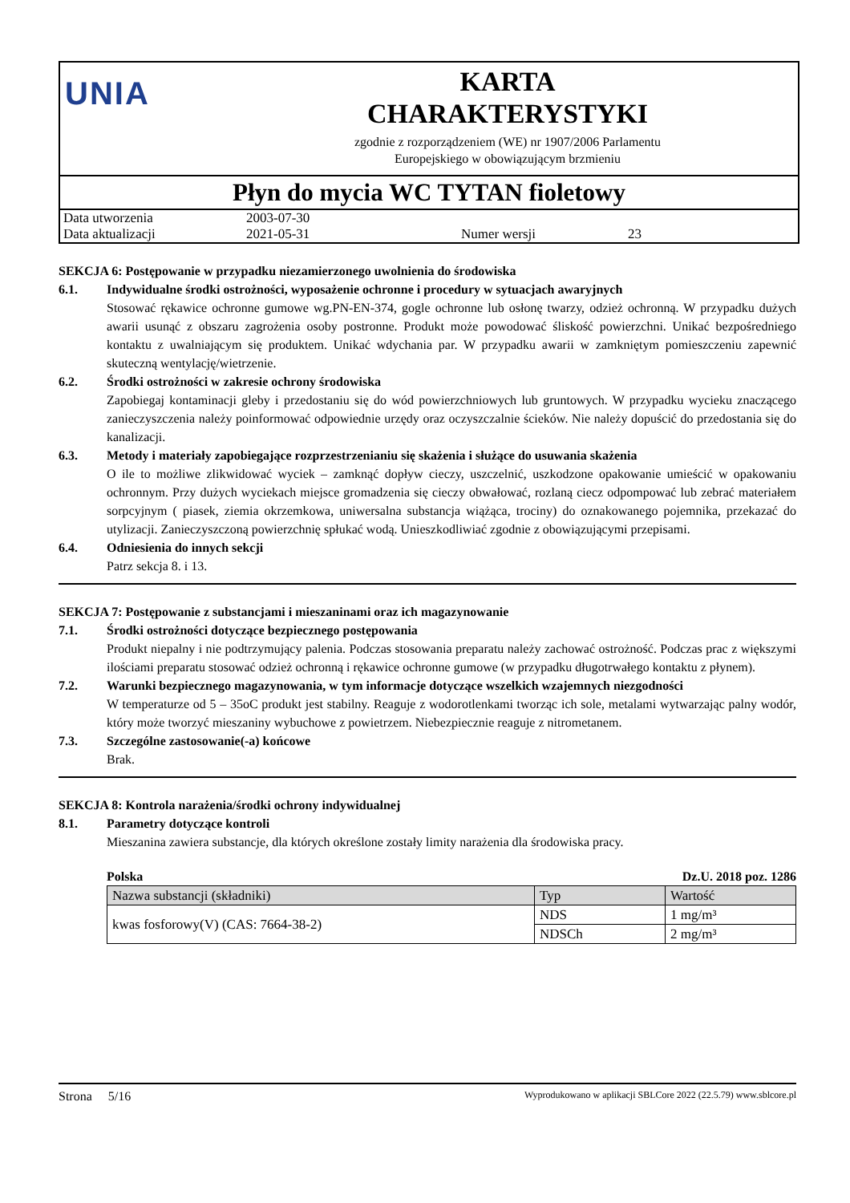UNIA
KARTA
CHARAKTERYSTYKI
zgodnie z rozporządzeniem (WE) nr 1907/2006 Parlamentu
Europejskiego w obowiązującym brzmieniu
Płyn do mycia WC TYTAN fioletowy
| Data utworzenia | 2003-07-30 | | |
| Data aktualizacji | 2021-05-31 | Numer wersji | 23 |
SEKCJA 6: Postępowanie w przypadku niezamierzonego uwolnienia do środowiska
6.1. Indywidualne środki ostrożności, wyposażenie ochronne i procedury w sytuacjach awaryjnych
Stosować rękawice ochronne gumowe wg.PN-EN-374, gogle ochronne lub osłonę twarzy, odzież ochronną. W przypadku dużych awarii usunąć z obszaru zagrożenia osoby postronne. Produkt może powodować śliskość powierzchni. Unikać bezpośredniego kontaktu z uwalniającym się produktem. Unikać wdychania par. W przypadku awarii w zamkniętym pomieszczeniu zapewnić skuteczną wentylację/wietrzenie.
6.2. Środki ostrożności w zakresie ochrony środowiska
Zapobiegaj kontaminacji gleby i przedostaniu się do wód powierzchniowych lub gruntowych. W przypadku wycieku znaczącego zanieczyszczenia należy poinformować odpowiednie urzędy oraz oczyszczalnie ścieków. Nie należy dopuścić do przedostania się do kanalizacji.
6.3. Metody i materiały zapobiegające rozprzestrzenianiu się skażenia i służące do usuwania skażenia
O ile to możliwe zlikwidować wyciek – zamknąć dopływ cieczy, uszczelnić, uszkodzone opakowanie umieścić w opakowaniu ochronnym. Przy dużych wyciekach miejsce gromadzenia się cieczy obwałować, rozlaną ciecz odpompować lub zebrać materiałem sorpcyjnym ( piasek, ziemia okrzemkowa, uniwersalna substancja wiążąca, trociny) do oznakowanego pojemnika, przekazać do utylizacji. Zanieczyszczoną powierzchnię spłukać wodą. Unieszkodliwiać zgodnie z obowiązującymi przepisami.
6.4. Odniesienia do innych sekcji
Patrz sekcja 8. i 13.
SEKCJA 7: Postępowanie z substancjami i mieszaninami oraz ich magazynowanie
7.1. Środki ostrożności dotyczące bezpiecznego postępowania
Produkt niepalny i nie podtrzymujący palenia. Podczas stosowania preparatu należy zachować ostrożność. Podczas prac z większymi ilościami preparatu stosować odzież ochronną i rękawice ochronne gumowe (w przypadku długotrwałego kontaktu z płynem).
7.2. Warunki bezpiecznego magazynowania, w tym informacje dotyczące wszelkich wzajemnych niezgodności
W temperaturze od 5 – 35oC produkt jest stabilny. Reaguje z wodorotlenkami tworząc ich sole, metalami wytwarzając palny wodór, który może tworzyć mieszaniny wybuchowe z powietrzem. Niebezpiecznie reaguje z nitrometanem.
7.3. Szczególne zastosowanie(-a) końcowe
Brak.
SEKCJA 8: Kontrola narażenia/środki ochrony indywidualnej
8.1. Parametry dotyczące kontroli
Mieszanina zawiera substancje, dla których określone zostały limity narażenia dla środowiska pracy.
Polska Dz.U. 2018 poz. 1286
| Nazwa substancji (składniki) | Typ | Wartość |
| --- | --- | --- |
| kwas fosforowy(V) (CAS: 7664-38-2) | NDS | 1 mg/m³ |
| | NDSCh | 2 mg/m³ |
Strona 5/16 Wyprodukowano w aplikacji SBLCore 2022 (22.5.79) www.sblcore.pl